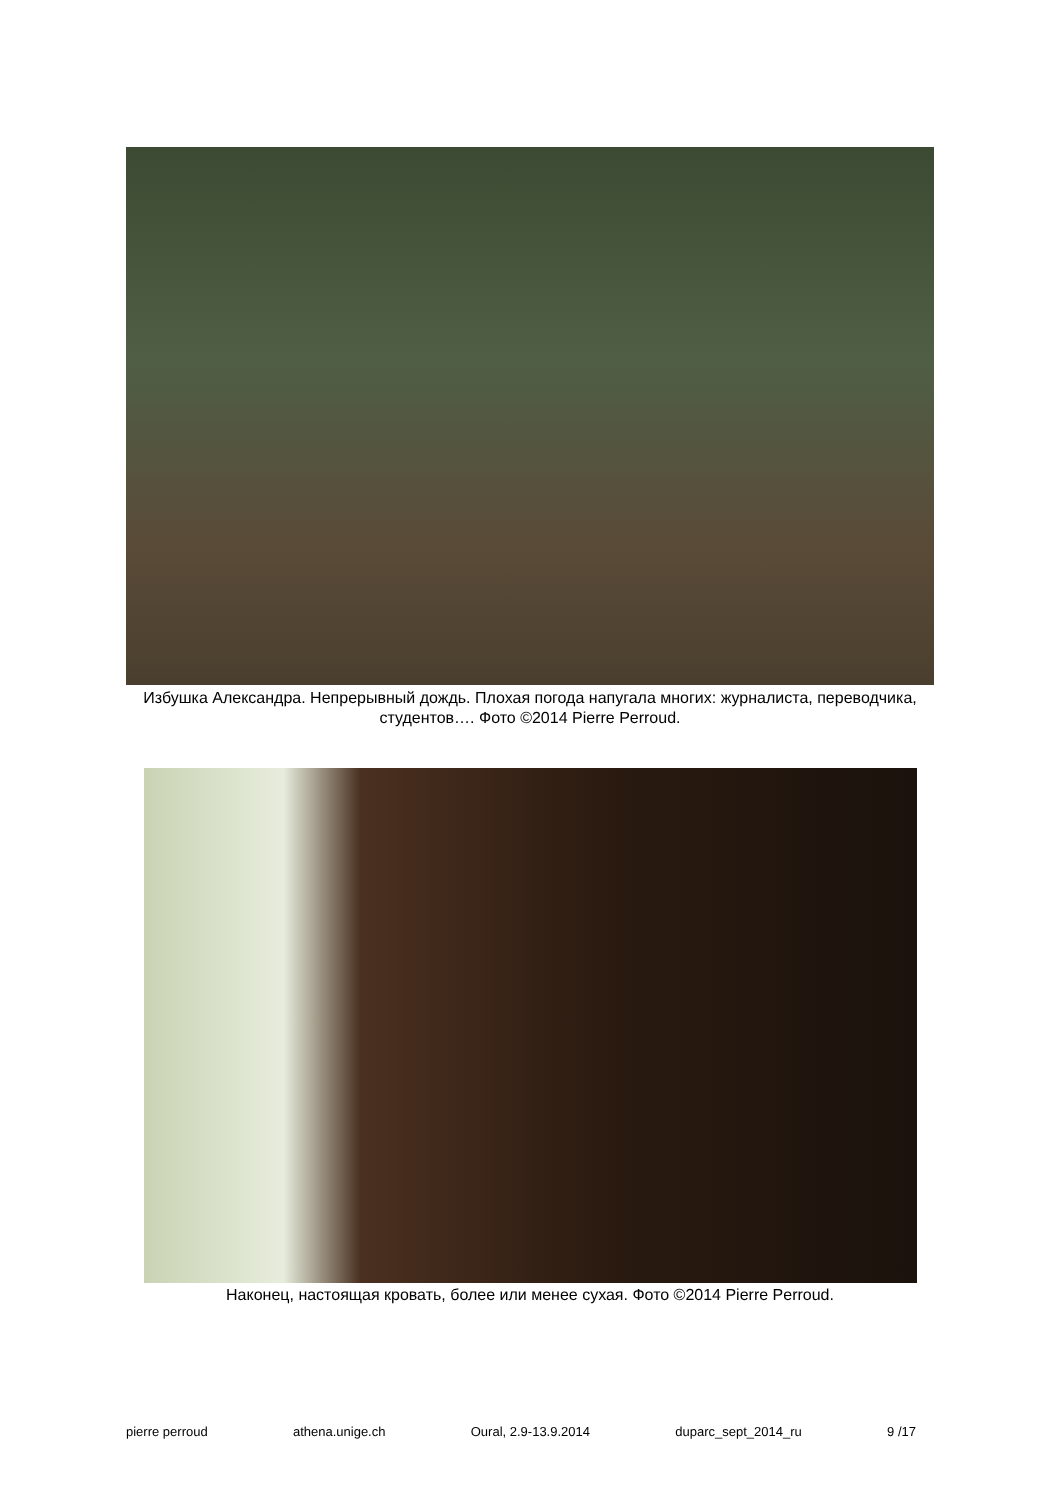Избушка Александра. Непрерывный дождь. Плохая погода напугала многих: журналиста, переводчика, студентов…. Фото ©2014 Pierre Perroud.
Наконец, настоящая кровать, более или менее сухая. Фото ©2014 Pierre Perroud.
pierre perroud athena.unige.ch Oural, 2.9-13.9.2014 duparc_sept_2014_ru 9 /17